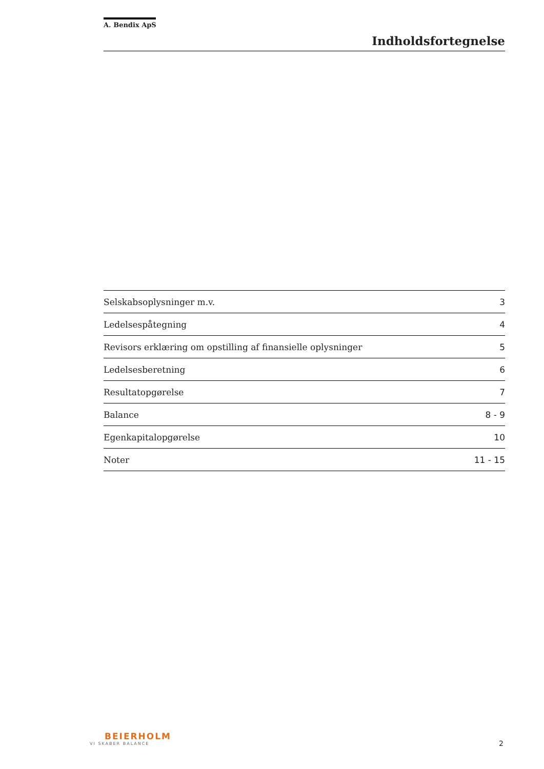A. Bendix ApS
Indholdsfortegnelse
| Selskabsoplysninger m.v. | 3 |
| Ledelsespåtegning | 4 |
| Revisors erklæring om opstilling af finansielle oplysninger | 5 |
| Ledelsesberetning | 6 |
| Resultatopgørelse | 7 |
| Balance | 8 - 9 |
| Egenkapitalopgørelse | 10 |
| Noter | 11 - 15 |
BEIERHOLM
VI SKABER BALANCE
2